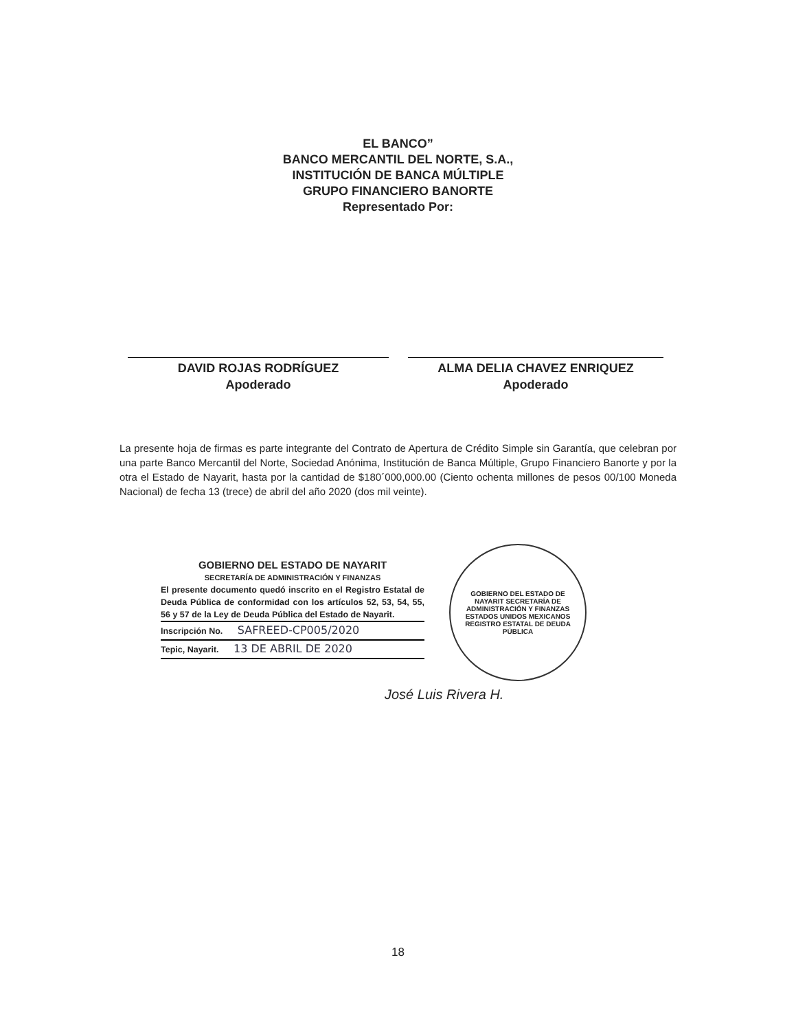EL BANCO”
BANCO MERCANTIL DEL NORTE, S.A.,
INSTITUCIÓN DE BANCA MÚLTIPLE
GRUPO FINANCIERO BANORTE
Representado Por:
DAVID ROJAS RODRÍGUEZ
Apoderado
ALMA DELIA CHAVEZ ENRIQUEZ
Apoderado
La presente hoja de firmas es parte integrante del Contrato de Apertura de Crédito Simple sin Garantía, que celebran por una parte Banco Mercantil del Norte, Sociedad Anónima, Institución de Banca Múltiple, Grupo Financiero Banorte y por la otra el Estado de Nayarit, hasta por la cantidad de $180´000,000.00 (Ciento ochenta millones de pesos 00/100 Moneda Nacional) de fecha 13 (trece) de abril del año 2020 (dos mil veinte).
GOBIERNO DEL ESTADO DE NAYARIT
SECRETARÍA DE ADMINISTRACIÓN Y FINANZAS
El presente documento quedó inscrito en el Registro Estatal de Deuda Pública de conformidad con los artículos 52, 53, 54, 55, 56 y 57 de la Ley de Deuda Pública del Estado de Nayarit.
Inscripción No. SAFREED-CP005/2020
Tepic, Nayarit. 13 DE ABRIL DE 2020
GOBIERNO DEL ESTADO DE NAYARIT SECRETARÍA DE ADMINISTRACIÓN Y FINANZAS ESTADOS UNIDOS MEXICANOS REGISTRO ESTATAL DE DEUDA PÚBLICA
José Luis Rivera H.
18